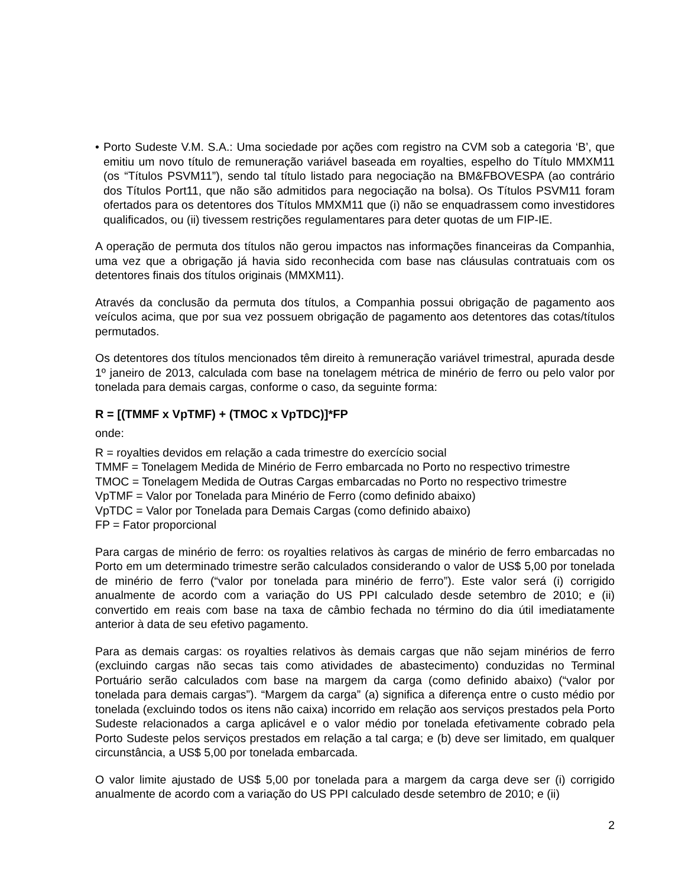• Porto Sudeste V.M. S.A.: Uma sociedade por ações com registro na CVM sob a categoria ‘B’, que emitiu um novo título de remuneração variável baseada em royalties, espelho do Título MMXM11 (os “Títulos PSVM11”), sendo tal título listado para negociação na BM&FBOVESPA (ao contrário dos Títulos Port11, que não são admitidos para negociação na bolsa). Os Títulos PSVM11 foram ofertados para os detentores dos Títulos MMXM11 que (i) não se enquadrassem como investidores qualificados, ou (ii) tivessem restrições regulamentares para deter quotas de um FIP-IE.
A operação de permuta dos títulos não gerou impactos nas informações financeiras da Companhia, uma vez que a obrigação já havia sido reconhecida com base nas cláusulas contratuais com os detentores finais dos títulos originais (MMXM11).
Através da conclusão da permuta dos títulos, a Companhia possui obrigação de pagamento aos veículos acima, que por sua vez possuem obrigação de pagamento aos detentores das cotas/títulos permutados.
Os detentores dos títulos mencionados têm direito à remuneração variável trimestral, apurada desde 1º janeiro de 2013, calculada com base na tonelagem métrica de minério de ferro ou pelo valor por tonelada para demais cargas, conforme o caso, da seguinte forma:
R = [(TMMF x VpTMF) + (TMOC x VpTDC)]*FP
onde:
R = royalties devidos em relação a cada trimestre do exercício social
TMMF = Tonelagem Medida de Minério de Ferro embarcada no Porto no respectivo trimestre
TMOC = Tonelagem Medida de Outras Cargas embarcadas no Porto no respectivo trimestre
VpTMF = Valor por Tonelada para Minério de Ferro (como definido abaixo)
VpTDC = Valor por Tonelada para Demais Cargas (como definido abaixo)
FP = Fator proporcional
Para cargas de minério de ferro: os royalties relativos às cargas de minério de ferro embarcadas no Porto em um determinado trimestre serão calculados considerando o valor de US$ 5,00 por tonelada de minério de ferro (“valor por tonelada para minério de ferro”). Este valor será (i) corrigido anualmente de acordo com a variação do US PPI calculado desde setembro de 2010; e (ii) convertido em reais com base na taxa de câmbio fechada no término do dia útil imediatamente anterior à data de seu efetivo pagamento.
Para as demais cargas: os royalties relativos às demais cargas que não sejam minérios de ferro (excluindo cargas não secas tais como atividades de abastecimento) conduzidas no Terminal Portuário serão calculados com base na margem da carga (como definido abaixo) (“valor por tonelada para demais cargas”). “Margem da carga” (a) significa a diferença entre o custo médio por tonelada (excluindo todos os itens não caixa) incorrido em relação aos serviços prestados pela Porto Sudeste relacionados a carga aplicável e o valor médio por tonelada efetivamente cobrado pela Porto Sudeste pelos serviços prestados em relação a tal carga; e (b) deve ser limitado, em qualquer circunstância, a US$ 5,00 por tonelada embarcada.
O valor limite ajustado de US$ 5,00 por tonelada para a margem da carga deve ser (i) corrigido anualmente de acordo com a variação do US PPI calculado desde setembro de 2010; e (ii)
2